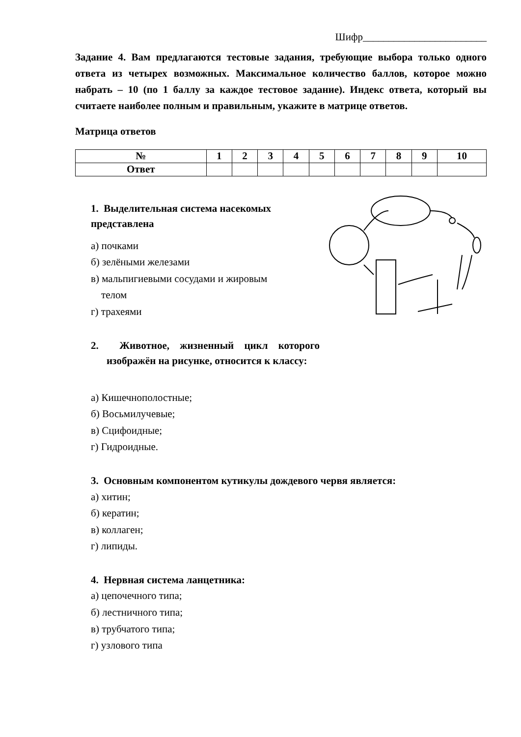Шифр________________________
Задание 4. Вам предлагаются тестовые задания, требующие выбора только одного ответа из четырех возможных. Максимальное количество баллов, которое можно набрать – 10 (по 1 баллу за каждое тестовое задание). Индекс ответа, который вы считаете наиболее полным и правильным, укажите в матрице ответов.
Матрица ответов
| № | 1 | 2 | 3 | 4 | 5 | 6 | 7 | 8 | 9 | 10 |
| --- | --- | --- | --- | --- | --- | --- | --- | --- | --- | --- |
| Ответ | | | | | | | | | | |
1. Выделительная система насекомых представлена
а) почками
б) зелёными железами
в) мальпигиевыми сосудами и жировым
телом
г) трахеями
2. Животное, жизненный цикл которого изображён на рисунке, относится к классу:
а) Кишечнополостные;
б) Восьмилучевые;
в) Сцифоидные;
г) Гидроидные.
3. Основным компонентом кутикулы дождевого червя является:
а) хитин;
б) кератин;
в) коллаген;
г) липиды.
4. Нервная система ланцетника:
а) цепочечного типа;
б) лестничного типа;
в) трубчатого типа;
г) узлового типа